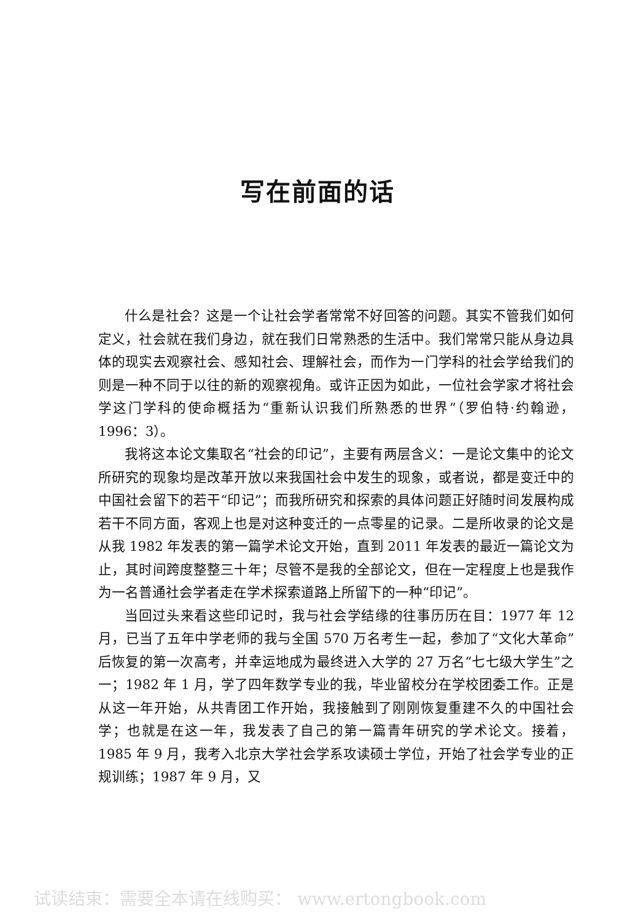写在前面的话
什么是社会？这是一个让社会学者常常不好回答的问题。其实不管我们如何定义，社会就在我们身边，就在我们日常熟悉的生活中。我们常常只能从身边具体的现实去观察社会、感知社会、理解社会，而作为一门学科的社会学给我们的则是一种不同于以往的新的观察视角。或许正因为如此，一位社会学家才将社会学这门学科的使命概括为“重新认识我们所熟悉的世界”（罗伯特·约翰逊，1996：3）。
我将这本论文集取名“社会的印记”，主要有两层含义：一是论文集中的论文所研究的现象均是改革开放以来我国社会中发生的现象，或者说，都是变迁中的中国社会留下的若干“印记”；而我所研究和探索的具体问题正好随时间发展构成若干不同方面，客观上也是对这种变迁的一点零星的记录。二是所收录的论文是从我 1982 年发表的第一篇学术论文开始，直到 2011 年发表的最近一篇论文为止，其时间跨度整整三十年；尽管不是我的全部论文，但在一定程度上也是我作为一名普通社会学者走在学术探索道路上所留下的一种“印记”。
当回过头来看这些印记时，我与社会学结缘的往事历历在目：1977 年 12 月，已当了五年中学老师的我与全国 570 万名考生一起，参加了“文化大革命”后恢复的第一次高考，并幸运地成为最终进入大学的 27 万名“七七级大学生”之一；1982 年 1 月，学了四年数学专业的我，毕业留校分在学校团委工作。正是从这一年开始，从共青团工作开始，我接触到了刚刚恢复重建不久的中国社会学；也就是在这一年，我发表了自己的第一篇青年研究的学术论文。接着，1985 年 9 月，我考入北京大学社会学系攻读硕士学位，开始了社会学专业的正规训练；1987 年 9 月，又
试读结束：需要全本请在线购买： www.ertongbook.com